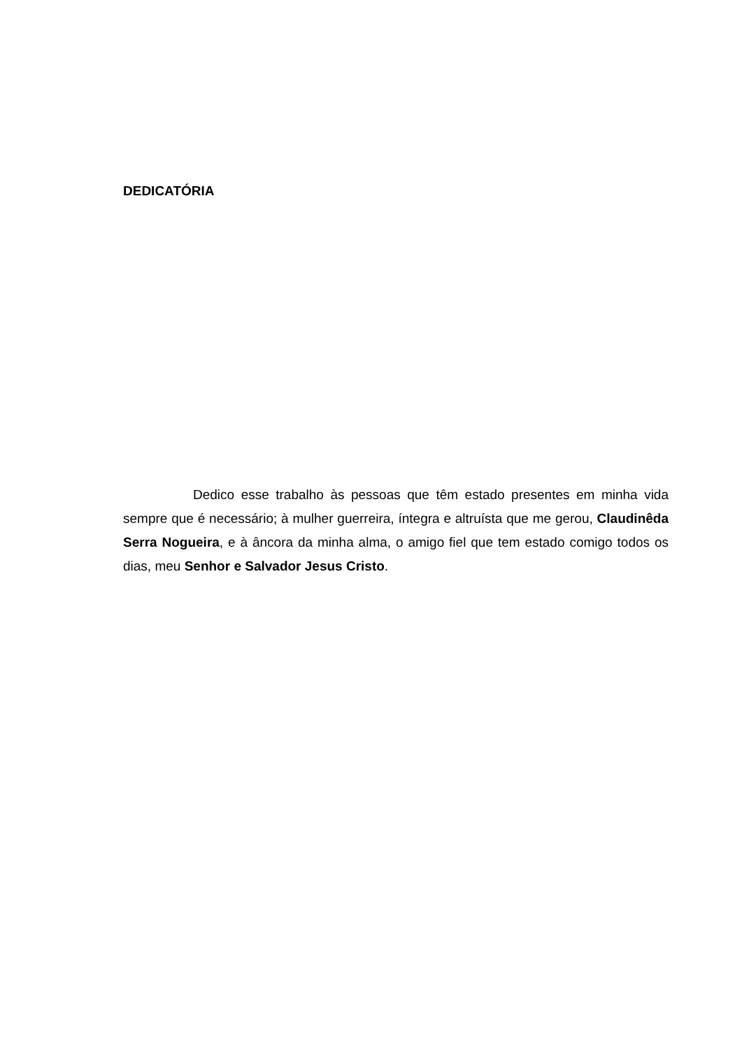DEDICATÓRIA
Dedico esse trabalho às pessoas que têm estado presentes em minha vida sempre que é necessário; à mulher guerreira, íntegra e altruísta que me gerou, Claudinêda Serra Nogueira, e à âncora da minha alma, o amigo fiel que tem estado comigo todos os dias, meu Senhor e Salvador Jesus Cristo.